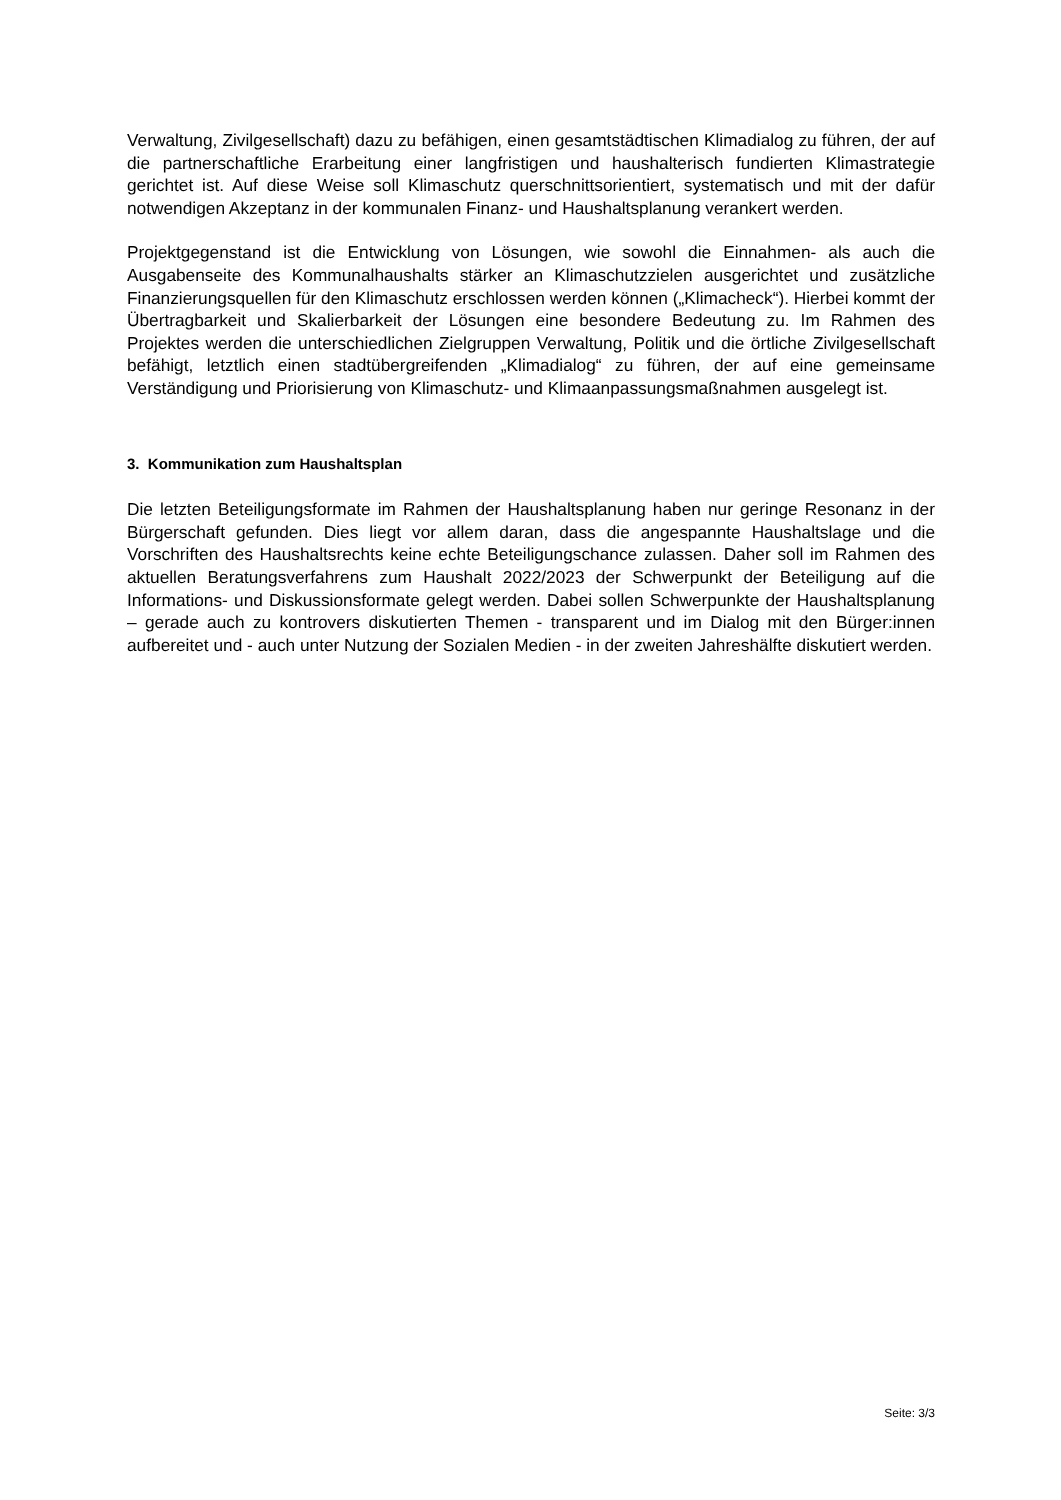Verwaltung, Zivilgesellschaft) dazu zu befähigen, einen gesamtstädtischen Klimadialog zu führen, der auf die partnerschaftliche Erarbeitung einer langfristigen und haushalterisch fundierten Klimastrategie gerichtet ist. Auf diese Weise soll Klimaschutz querschnittsorientiert, systematisch und mit der dafür notwendigen Akzeptanz in der kommunalen Finanz- und Haushaltsplanung verankert werden.
Projektgegenstand ist die Entwicklung von Lösungen, wie sowohl die Einnahmen- als auch die Ausgabenseite des Kommunalhaushalts stärker an Klimaschutzzielen ausgerichtet und zusätzliche Finanzierungsquellen für den Klimaschutz erschlossen werden können („Klimacheck“). Hierbei kommt der Übertragbarkeit und Skalierbarkeit der Lösungen eine besondere Bedeutung zu. Im Rahmen des Projektes werden die unterschiedlichen Zielgruppen Verwaltung, Politik und die örtliche Zivilgesellschaft befähigt, letztlich einen stadtübergreifenden „Klimadialog“ zu führen, der auf eine gemeinsame Verständigung und Priorisierung von Klimaschutz- und Klimaanpassungsmaßnahmen ausgelegt ist.
3. Kommunikation zum Haushaltsplan
Die letzten Beteiligungsformate im Rahmen der Haushaltsplanung haben nur geringe Resonanz in der Bürgerschaft gefunden. Dies liegt vor allem daran, dass die angespannte Haushaltslage und die Vorschriften des Haushaltsrechts keine echte Beteiligungschance zulassen. Daher soll im Rahmen des aktuellen Beratungsverfahrens zum Haushalt 2022/2023 der Schwerpunkt der Beteiligung auf die Informations- und Diskussionsformate gelegt werden. Dabei sollen Schwerpunkte der Haushaltsplanung – gerade auch zu kontrovers diskutierten Themen - transparent und im Dialog mit den Bürger:innen aufbereitet und - auch unter Nutzung der Sozialen Medien - in der zweiten Jahreshälfte diskutiert werden.
Seite: 3/3